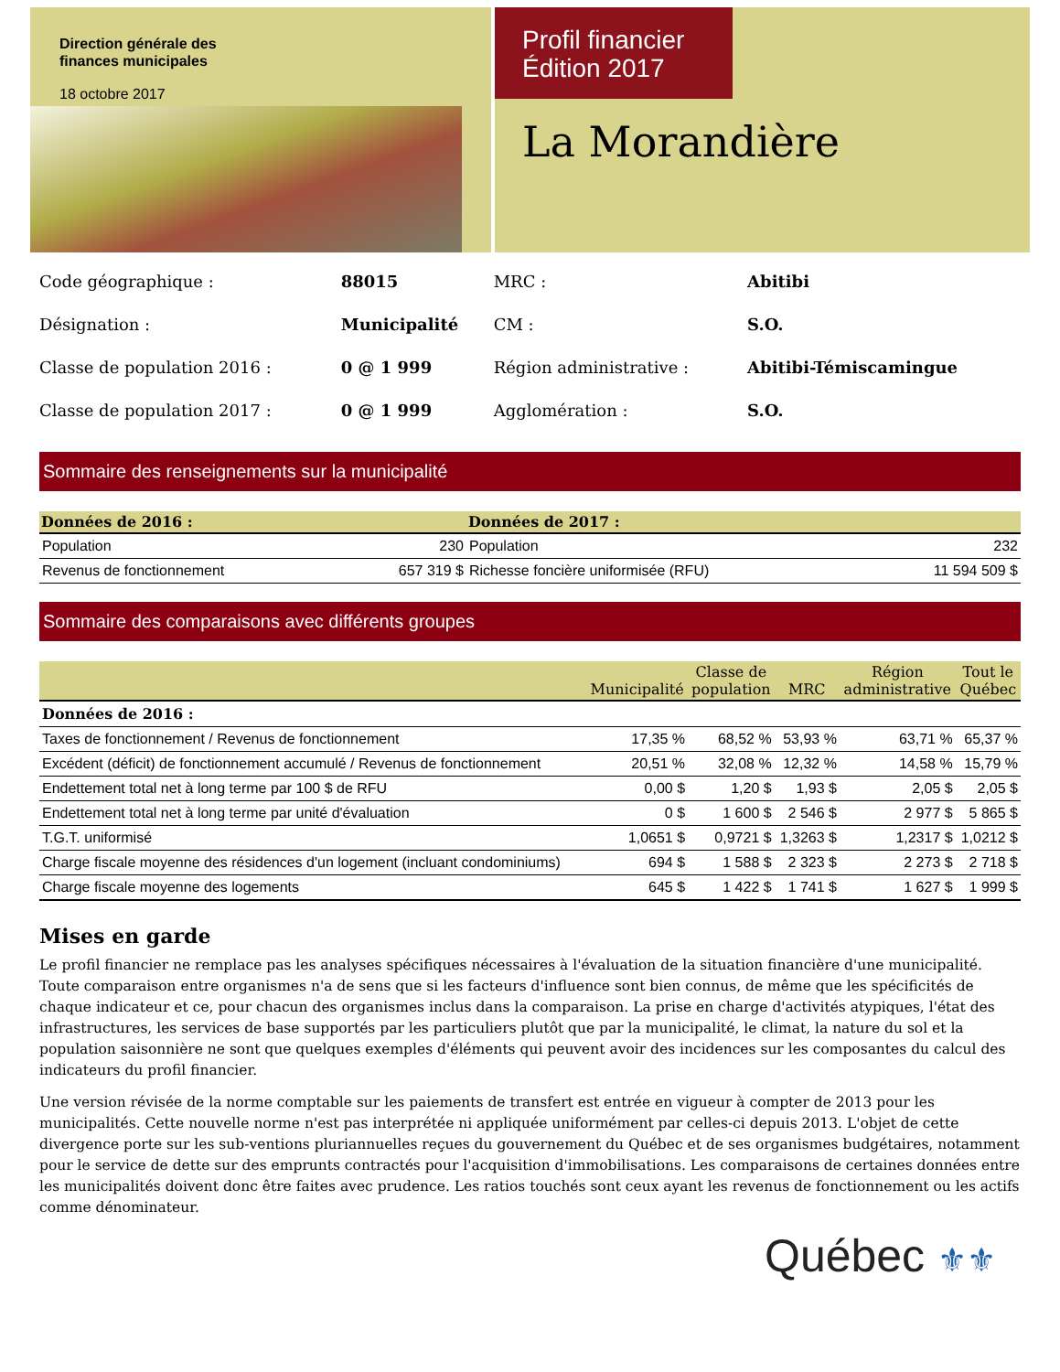Direction générale des
finances municipales
18 octobre 2017
Profil financier
Édition 2017
La Morandière
| Code géographique : | 88015 | MRC : | Abitibi |
| Désignation : | Municipalité | CM : | S.O. |
| Classe de population 2016 : | 0 @ 1 999 | Région administrative : | Abitibi-Témiscamingue |
| Classe de population 2017 : | 0 @ 1 999 | Agglomération : | S.O. |
Sommaire des renseignements sur la municipalité
| Données de 2016 : | | Données de 2017 : | |
| --- | --- | --- | --- |
| Population | 230 | Population | 232 |
| Revenus de fonctionnement | 657 319 $ | Richesse foncière uniformisée (RFU) | 11 594 509 $ |
Sommaire des comparaisons avec différents groupes
| | Municipalité | Classe de population | MRC | Région administrative | Tout le Québec |
| --- | --- | --- | --- | --- | --- |
| Données de 2016 : | | | | | |
| Taxes de fonctionnement / Revenus de fonctionnement | 17,35 % | 68,52 % | 53,93 % | 63,71 % | 65,37 % |
| Excédent (déficit) de fonctionnement accumulé / Revenus de fonctionnement | 20,51 % | 32,08 % | 12,32 % | 14,58 % | 15,79 % |
| Endettement total net à long terme par 100 $ de RFU | 0,00 $ | 1,20 $ | 1,93 $ | 2,05 $ | 2,05 $ |
| Endettement total net à long terme par unité d'évaluation | 0 $ | 1 600 $ | 2 546 $ | 2 977 $ | 5 865 $ |
| T.G.T. uniformisé | 1,0651 $ | 0,9721 $ | 1,3263 $ | 1,2317 $ | 1,0212 $ |
| Charge fiscale moyenne des résidences d'un logement (incluant condominiums) | 694 $ | 1 588 $ | 2 323 $ | 2 273 $ | 2 718 $ |
| Charge fiscale moyenne des logements | 645 $ | 1 422 $ | 1 741 $ | 1 627 $ | 1 999 $ |
Mises en garde
Le profil financier ne remplace pas les analyses spécifiques nécessaires à l'évaluation de la situation financière d'une municipalité. Toute comparaison entre organismes n'a de sens que si les facteurs d'influence sont bien connus, de même que les spécificités de chaque indicateur et ce, pour chacun des organismes inclus dans la comparaison. La prise en charge d'activités atypiques, l'état des infrastructures, les services de base supportés par les particuliers plutôt que par la municipalité, le climat, la nature du sol et la population saisonnière ne sont que quelques exemples d'éléments qui peuvent avoir des incidences sur les composantes du calcul des indicateurs du profil financier.
Une version révisée de la norme comptable sur les paiements de transfert est entrée en vigueur à compter de 2013 pour les municipalités. Cette nouvelle norme n'est pas interprétée ni appliquée uniformément par celles-ci depuis 2013. L'objet de cette divergence porte sur les sub-ventions pluriannuelles reçues du gouvernement du Québec et de ses organismes budgétaires, notamment pour le service de dette sur des emprunts contractés pour l'acquisition d'immobilisations. Les comparaisons de certaines données entre les municipalités doivent donc être faites avec prudence. Les ratios touchés sont ceux ayant les revenus de fonctionnement ou les actifs comme dénominateur.
Québec ⚜⚜